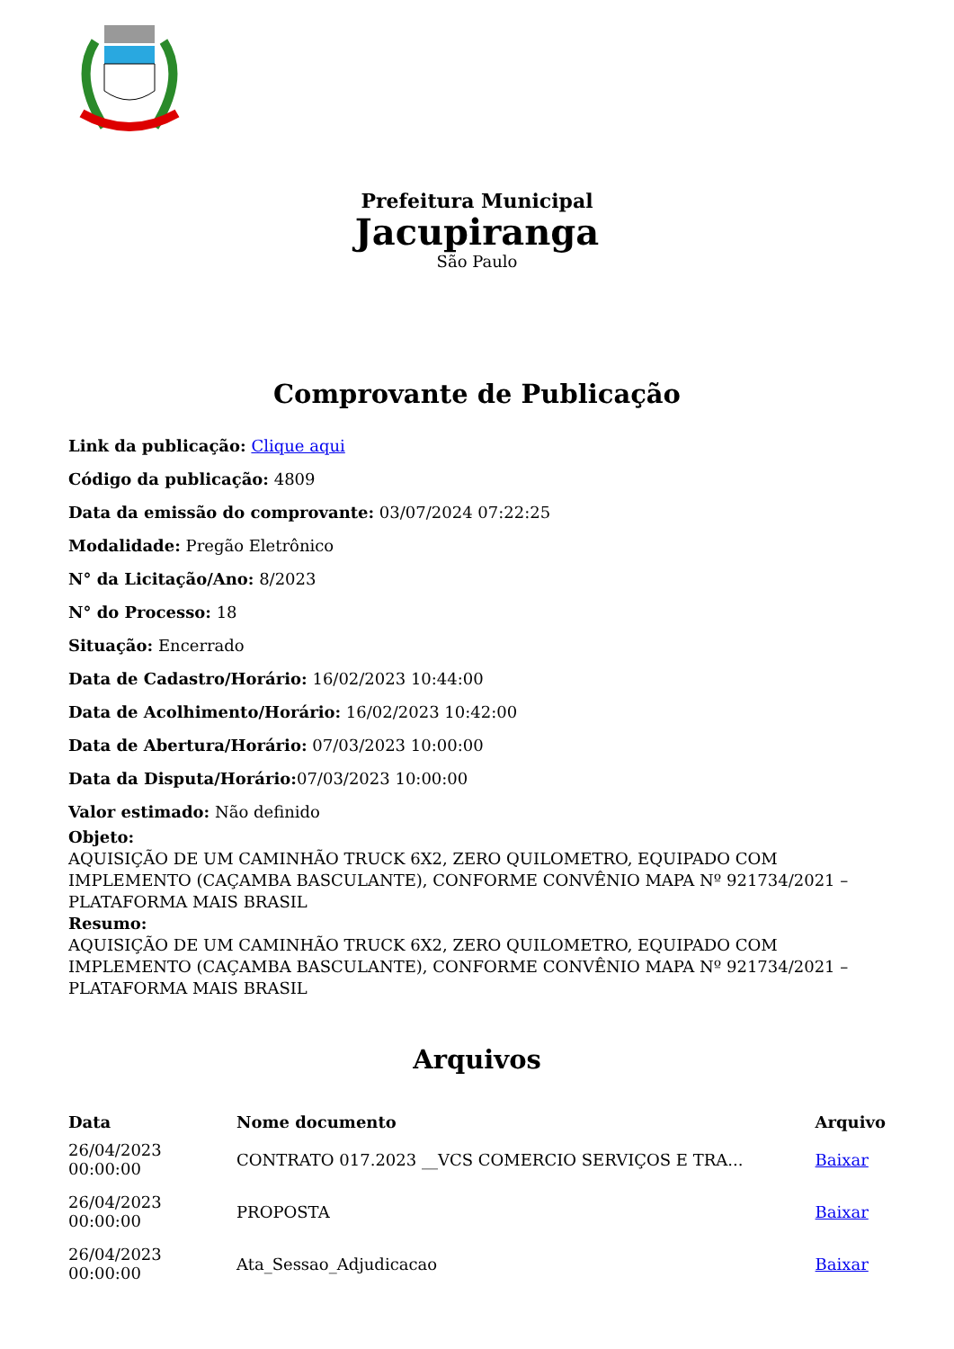Prefeitura Municipal
Jacupiranga
São Paulo
Comprovante de Publicação
Link da publicação: Clique aqui
Código da publicação: 4809
Data da emissão do comprovante: 03/07/2024 07:22:25
Modalidade: Pregão Eletrônico
N° da Licitação/Ano: 8/2023
N° do Processo: 18
Situação: Encerrado
Data de Cadastro/Horário: 16/02/2023 10:44:00
Data de Acolhimento/Horário: 16/02/2023 10:42:00
Data de Abertura/Horário: 07/03/2023 10:00:00
Data da Disputa/Horário: 07/03/2023 10:00:00
Valor estimado: Não definido
Objeto:
AQUISIÇÃO DE UM CAMINHÃO TRUCK 6X2, ZERO QUILOMETRO, EQUIPADO COM IMPLEMENTO (CAÇAMBA BASCULANTE), CONFORME CONVÊNIO MAPA Nº 921734/2021 – PLATAFORMA MAIS BRASIL
Resumo:
AQUISIÇÃO DE UM CAMINHÃO TRUCK 6X2, ZERO QUILOMETRO, EQUIPADO COM IMPLEMENTO (CAÇAMBA BASCULANTE), CONFORME CONVÊNIO MAPA Nº 921734/2021 – PLATAFORMA MAIS BRASIL
Arquivos
| Data | Nome documento | Arquivo |
| --- | --- | --- |
| 26/04/2023 00:00:00 | CONTRATO 017.2023 __VCS COMERCIO SERVIÇOS E TRA... | Baixar |
| 26/04/2023 00:00:00 | PROPOSTA | Baixar |
| 26/04/2023 00:00:00 | Ata_Sessao_Adjudicacao | Baixar |